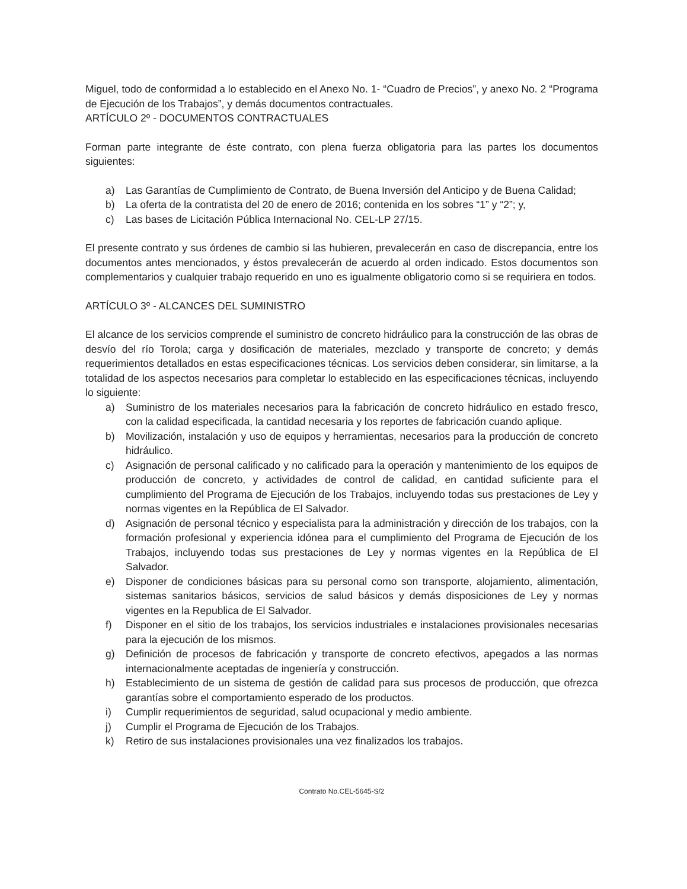Miguel, todo de conformidad a lo establecido en el Anexo No. 1- “Cuadro de Precios”, y anexo No. 2 “Programa de Ejecución de los Trabajos”, y demás documentos contractuales.
ARTÍCULO 2º - DOCUMENTOS CONTRACTUALES
Forman parte integrante de éste contrato, con plena fuerza obligatoria para las partes los documentos siguientes:
a) Las Garantías de Cumplimiento de Contrato, de Buena Inversión del Anticipo y de Buena Calidad;
b) La oferta de la contratista del 20 de enero de 2016; contenida en los sobres “1” y “2”; y,
c) Las bases de Licitación Pública Internacional No. CEL-LP 27/15.
El presente contrato y sus órdenes de cambio si las hubieren, prevalecerán en caso de discrepancia, entre los documentos antes mencionados, y éstos prevalecerán de acuerdo al orden indicado. Estos documentos son complementarios y cualquier trabajo requerido en uno es igualmente obligatorio como si se requiriera en todos.
ARTÍCULO 3º - ALCANCES DEL SUMINISTRO
El alcance de los servicios comprende el suministro de concreto hidráulico para la construcción de las obras de desvío del río Torola; carga y dosificación de materiales, mezclado y transporte de concreto; y demás requerimientos detallados en estas especificaciones técnicas. Los servicios deben considerar, sin limitarse, a la totalidad de los aspectos necesarios para completar lo establecido en las especificaciones técnicas, incluyendo lo siguiente:
a) Suministro de los materiales necesarios para la fabricación de concreto hidráulico en estado fresco, con la calidad especificada, la cantidad necesaria y los reportes de fabricación cuando aplique.
b) Movilización, instalación y uso de equipos y herramientas, necesarios para la producción de concreto hidráulico.
c) Asignación de personal calificado y no calificado para la operación y mantenimiento de los equipos de producción de concreto, y actividades de control de calidad, en cantidad suficiente para el cumplimiento del Programa de Ejecución de los Trabajos, incluyendo todas sus prestaciones de Ley y normas vigentes en la República de El Salvador.
d) Asignación de personal técnico y especialista para la administración y dirección de los trabajos, con la formación profesional y experiencia idónea para el cumplimiento del Programa de Ejecución de los Trabajos, incluyendo todas sus prestaciones de Ley y normas vigentes en la República de El Salvador.
e) Disponer de condiciones básicas para su personal como son transporte, alojamiento, alimentación, sistemas sanitarios básicos, servicios de salud básicos y demás disposiciones de Ley y normas vigentes en la Republica de El Salvador.
f) Disponer en el sitio de los trabajos, los servicios industriales e instalaciones provisionales necesarias para la ejecución de los mismos.
g) Definición de procesos de fabricación y transporte de concreto efectivos, apegados a las normas internacionalmente aceptadas de ingeniería y construcción.
h) Establecimiento de un sistema de gestión de calidad para sus procesos de producción, que ofrezca garantías sobre el comportamiento esperado de los productos.
i) Cumplir requerimientos de seguridad, salud ocupacional y medio ambiente.
j) Cumplir el Programa de Ejecución de los Trabajos.
k) Retiro de sus instalaciones provisionales una vez finalizados los trabajos.
Contrato No.CEL-5645-S/2